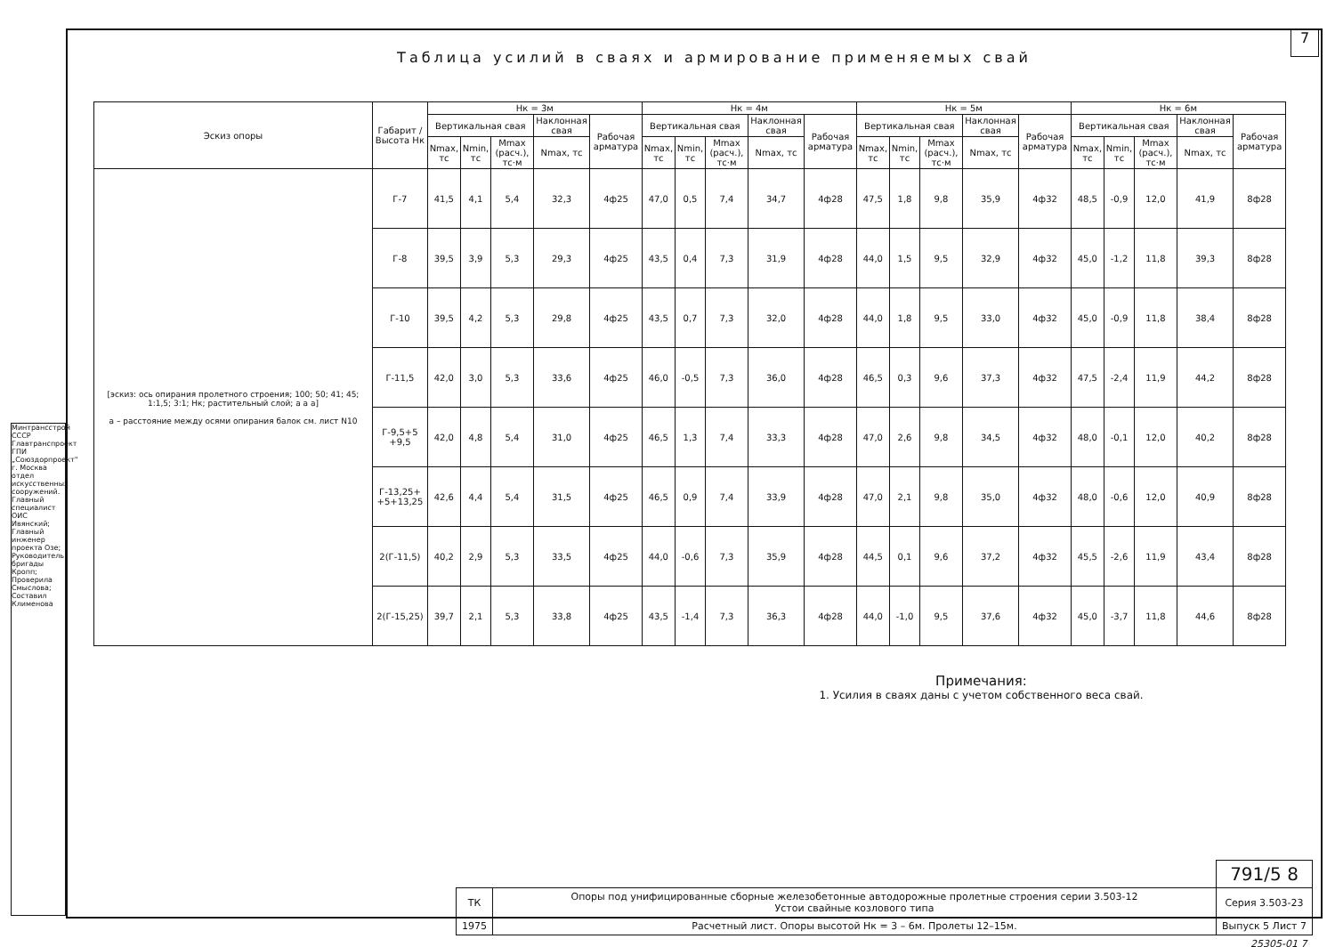7
Минтрансстрой СССР Главтранспроект ГПИ „Союздорпроект" г. Москва отдел искусственных сооружений. Главный специалист ОИС Ивянский; Главный инженер проекта Озе; Руководитель бригады Кропп; Проверила Смыслова; Составил Клименова
Таблица усилий в сваях и армирование применяемых свай
| Эскиз опоры | Габарит / Высота Нк | Нк = 3м | | | | | Нк = 4м | | | | | Нк = 5м | | | | | Нк = 6м | | | | |
| --- | --- | --- | --- | --- | --- | --- | --- | --- | --- | --- | --- | --- | --- | --- | --- | --- | --- | --- | --- | --- | --- |
| | | Вертикальная свая | | | Наклонная свая | Рабочая арматура | Вертикальная свая | | | Наклонная свая | Рабочая арматура | Вертикальная свая | | | Наклонная свая | Рабочая арматура | Вертикальная свая | | | Наклонная свая | Рабочая арматура |
| | | Nmax, тс | Nmin, тс | Mmax (расч.), тс·м | Nmax, тс | | Nmax, тс | Nmin, тс | Mmax (расч.), тс·м | Nmax, тс | | Nmax, тс | Nmin, тс | Mmax (расч.), тс·м | Nmax, тс | | Nmax, тс | Nmin, тс | Mmax (расч.), тс·м | Nmax, тс | |
| [эскиз: ось опирания пролетного строения; 100; 50; 41; 45; 1:1,5; 3:1; Нк; растительный слой; a a a] a – расстояние между осями опирания балок см. лист N10 | Г-7 | 41,5 | 4,1 | 5,4 | 32,3 | 4ф25 | 47,0 | 0,5 | 7,4 | 34,7 | 4ф28 | 47,5 | 1,8 | 9,8 | 35,9 | 4ф32 | 48,5 | -0,9 | 12,0 | 41,9 | 8ф28 |
| | Г-8 | 39,5 | 3,9 | 5,3 | 29,3 | 4ф25 | 43,5 | 0,4 | 7,3 | 31,9 | 4ф28 | 44,0 | 1,5 | 9,5 | 32,9 | 4ф32 | 45,0 | -1,2 | 11,8 | 39,3 | 8ф28 |
| | Г-10 | 39,5 | 4,2 | 5,3 | 29,8 | 4ф25 | 43,5 | 0,7 | 7,3 | 32,0 | 4ф28 | 44,0 | 1,8 | 9,5 | 33,0 | 4ф32 | 45,0 | -0,9 | 11,8 | 38,4 | 8ф28 |
| | Г-11,5 | 42,0 | 3,0 | 5,3 | 33,6 | 4ф25 | 46,0 | -0,5 | 7,3 | 36,0 | 4ф28 | 46,5 | 0,3 | 9,6 | 37,3 | 4ф32 | 47,5 | -2,4 | 11,9 | 44,2 | 8ф28 |
| | Г-9,5+5 +9,5 | 42,0 | 4,8 | 5,4 | 31,0 | 4ф25 | 46,5 | 1,3 | 7,4 | 33,3 | 4ф28 | 47,0 | 2,6 | 9,8 | 34,5 | 4ф32 | 48,0 | -0,1 | 12,0 | 40,2 | 8ф28 |
| | Г-13,25+ +5+13,25 | 42,6 | 4,4 | 5,4 | 31,5 | 4ф25 | 46,5 | 0,9 | 7,4 | 33,9 | 4ф28 | 47,0 | 2,1 | 9,8 | 35,0 | 4ф32 | 48,0 | -0,6 | 12,0 | 40,9 | 8ф28 |
| | 2(Г-11,5) | 40,2 | 2,9 | 5,3 | 33,5 | 4ф25 | 44,0 | -0,6 | 7,3 | 35,9 | 4ф28 | 44,5 | 0,1 | 9,6 | 37,2 | 4ф32 | 45,5 | -2,6 | 11,9 | 43,4 | 8ф28 |
| | 2(Г-15,25) | 39,7 | 2,1 | 5,3 | 33,8 | 4ф25 | 43,5 | -1,4 | 7,3 | 36,3 | 4ф28 | 44,0 | -1,0 | 9,5 | 37,6 | 4ф32 | 45,0 | -3,7 | 11,8 | 44,6 | 8ф28 |
Примечания:
1. Усилия в сваях даны с учетом собственного веса свай.
| | | 791/5 8 |
| ТК | Опоры под унифицированные сборные железобетонные автодорожные пролетные строения серии 3.503-12 Устои свайные козлового типа | Серия 3.503-23 |
| 1975 | Расчетный лист. Опоры высотой Нк = 3 – 6м. Пролеты 12–15м. | Выпуск 5 Лист 7 |
| 25305-01 7 | | |